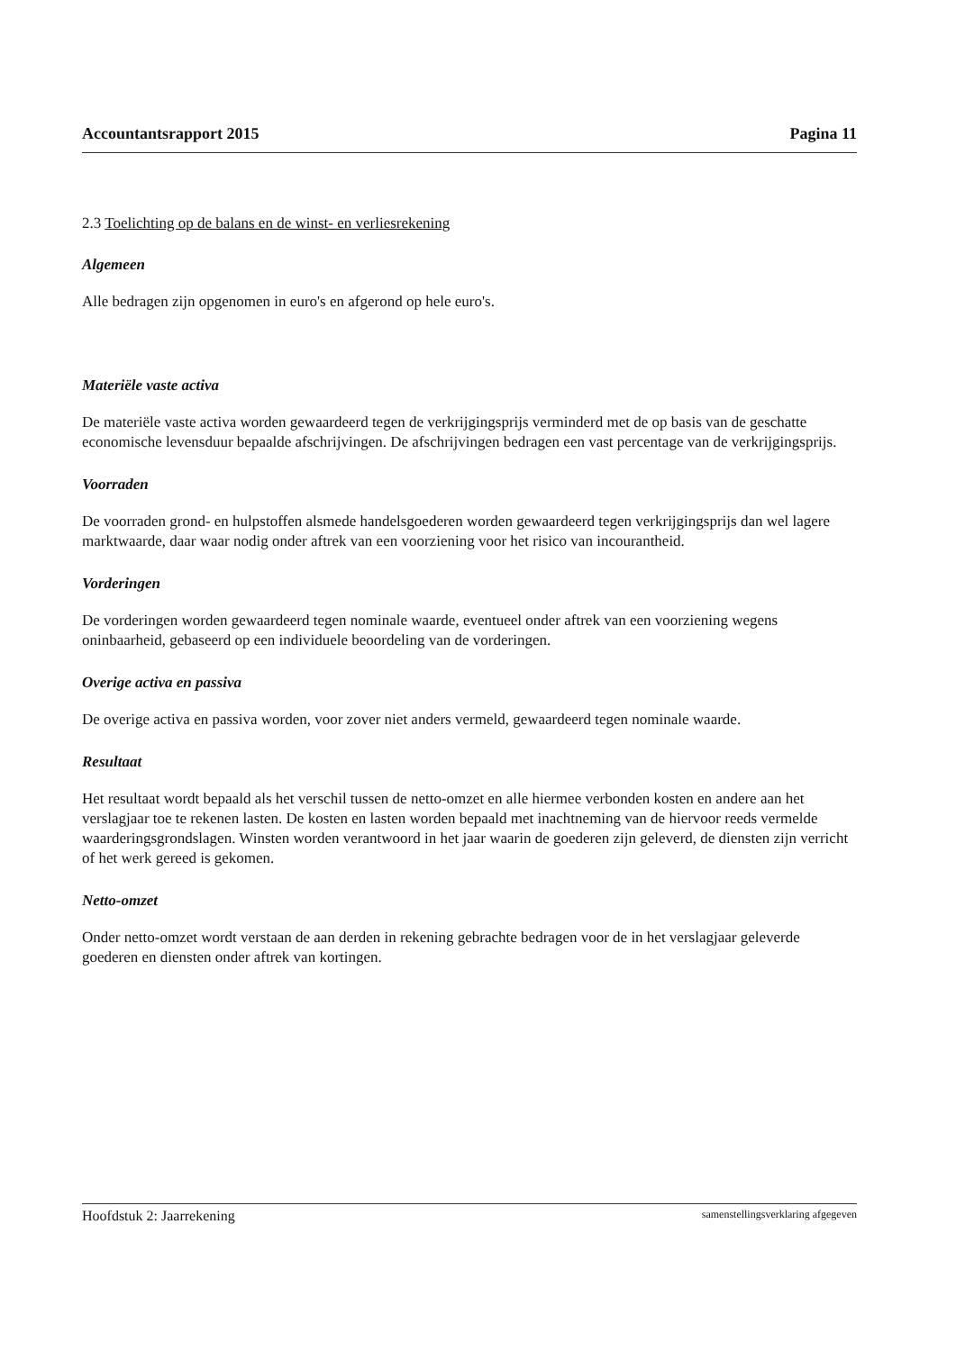Accountantsrapport 2015 Pagina 11
2.3 Toelichting op de balans en de winst- en verliesrekening
Algemeen
Alle bedragen zijn opgenomen in euro's en afgerond op hele euro's.
Materiële vaste activa
De materiële vaste activa worden gewaardeerd tegen de verkrijgingsprijs verminderd met de op basis van de geschatte economische levensduur bepaalde afschrijvingen. De afschrijvingen bedragen een vast percentage van de verkrijgingsprijs.
Voorraden
De voorraden grond- en hulpstoffen alsmede handelsgoederen worden gewaardeerd tegen verkrijgingsprijs dan wel lagere marktwaarde, daar waar nodig onder aftrek van een voorziening voor het risico van incourantheid.
Vorderingen
De vorderingen worden gewaardeerd tegen nominale waarde, eventueel onder aftrek van een voorziening wegens oninbaarheid, gebaseerd op een individuele beoordeling van de vorderingen.
Overige activa en passiva
De overige activa en passiva worden, voor zover niet anders vermeld, gewaardeerd tegen nominale waarde.
Resultaat
Het resultaat wordt bepaald als het verschil tussen de netto-omzet en alle hiermee verbonden kosten en andere aan het verslagjaar toe te rekenen lasten. De kosten en lasten worden bepaald met inachtneming van de hiervoor reeds vermelde waarderingsgrondslagen. Winsten worden verantwoord in het jaar waarin de goederen zijn geleverd, de diensten zijn verricht of het werk gereed is gekomen.
Netto-omzet
Onder netto-omzet wordt verstaan de aan derden in rekening gebrachte bedragen voor de in het verslagjaar geleverde goederen en diensten onder aftrek van kortingen.
Hoofdstuk 2: Jaarrekening samenstellingsverklaring afgegeven